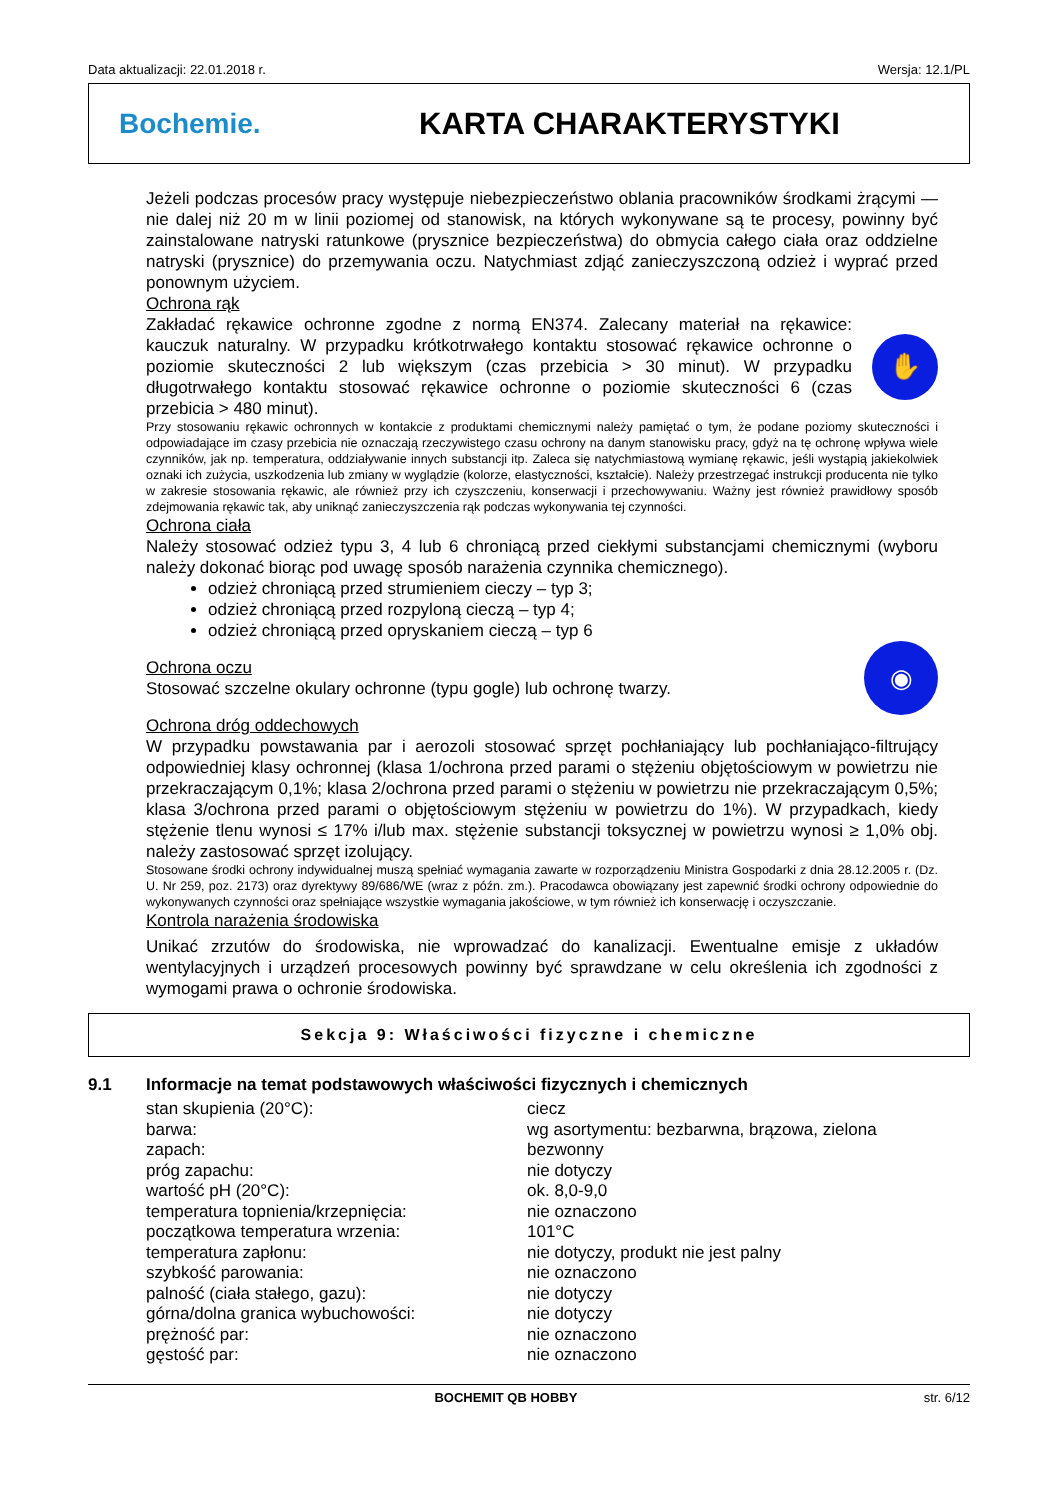Data aktualizacji: 22.01.2018 r. Wersja: 12.1/PL
Bochemie. KARTA CHARAKTERYSTYKI
Jeżeli podczas procesów pracy występuje niebezpieczeństwo oblania pracowników środkami żrącymi — nie dalej niż 20 m w linii poziomej od stanowisk, na których wykonywane są te procesy, powinny być zainstalowane natryski ratunkowe (prysznice bezpieczeństwa) do obmycia całego ciała oraz oddzielne natryski (prysznice) do przemywania oczu. Natychmiast zdjąć zanieczyszczoną odzież i wyprać przed ponownym użyciem.
Ochrona rąk
Zakładać rękawice ochronne zgodne z normą EN374. Zalecany materiał na rękawice: kauczuk naturalny. W przypadku krótkotrwałego kontaktu stosować rękawice ochronne o poziomie skuteczności 2 lub większym (czas przebicia > 30 minut). W przypadku długotrwałego kontaktu stosować rękawice ochronne o poziomie skuteczności 6 (czas przebicia > 480 minut).
✋
Przy stosowaniu rękawic ochronnych w kontakcie z produktami chemicznymi należy pamiętać o tym, że podane poziomy skuteczności i odpowiadające im czasy przebicia nie oznaczają rzeczywistego czasu ochrony na danym stanowisku pracy, gdyż na tę ochronę wpływa wiele czynników, jak np. temperatura, oddziaływanie innych substancji itp. Zaleca się natychmiastową wymianę rękawic, jeśli wystąpią jakiekolwiek oznaki ich zużycia, uszkodzenia lub zmiany w wyglądzie (kolorze, elastyczności, kształcie). Należy przestrzegać instrukcji producenta nie tylko w zakresie stosowania rękawic, ale również przy ich czyszczeniu, konserwacji i przechowywaniu. Ważny jest również prawidłowy sposób zdejmowania rękawic tak, aby uniknąć zanieczyszczenia rąk podczas wykonywania tej czynności.
Ochrona ciała
Należy stosować odzież typu 3, 4 lub 6 chroniącą przed ciekłymi substancjami chemicznymi (wyboru należy dokonać biorąc pod uwagę sposób narażenia czynnika chemicznego).
odzież chroniącą przed strumieniem cieczy – typ 3;
odzież chroniącą przed rozpyloną cieczą – typ 4;
odzież chroniącą przed opryskaniem cieczą – typ 6
Ochrona oczu
Stosować szczelne okulary ochronne (typu gogle) lub ochronę twarzy.
◉
Ochrona dróg oddechowych
W przypadku powstawania par i aerozoli stosować sprzęt pochłaniający lub pochłaniająco-filtrujący odpowiedniej klasy ochronnej (klasa 1/ochrona przed parami o stężeniu objętościowym w powietrzu nie przekraczającym 0,1%; klasa 2/ochrona przed parami o stężeniu w powietrzu nie przekraczającym 0,5%; klasa 3/ochrona przed parami o objętościowym stężeniu w powietrzu do 1%). W przypadkach, kiedy stężenie tlenu wynosi ≤ 17% i/lub max. stężenie substancji toksycznej w powietrzu wynosi ≥ 1,0% obj. należy zastosować sprzęt izolujący.
Stosowane środki ochrony indywidualnej muszą spełniać wymagania zawarte w rozporządzeniu Ministra Gospodarki z dnia 28.12.2005 r. (Dz. U. Nr 259, poz. 2173) oraz dyrektywy 89/686/WE (wraz z późn. zm.). Pracodawca obowiązany jest zapewnić środki ochrony odpowiednie do wykonywanych czynności oraz spełniające wszystkie wymagania jakościowe, w tym również ich konserwację i oczyszczanie.
Kontrola narażenia środowiska
Unikać zrzutów do środowiska, nie wprowadzać do kanalizacji. Ewentualne emisje z układów wentylacyjnych i urządzeń procesowych powinny być sprawdzane w celu określenia ich zgodności z wymogami prawa o ochronie środowiska.
Sekcja 9: Właściwości fizyczne i chemiczne
9.1 Informacje na temat podstawowych właściwości fizycznych i chemicznych
| stan skupienia (20°C): | ciecz |
| barwa: | wg asortymentu: bezbarwna, brązowa, zielona |
| zapach: | bezwonny |
| próg zapachu: | nie dotyczy |
| wartość pH (20°C): | ok. 8,0-9,0 |
| temperatura topnienia/krzepnięcia: | nie oznaczono |
| początkowa temperatura wrzenia: | 101°C |
| temperatura zapłonu: | nie dotyczy, produkt nie jest palny |
| szybkość parowania: | nie oznaczono |
| palność (ciała stałego, gazu): | nie dotyczy |
| górna/dolna granica wybuchowości: | nie dotyczy |
| prężność par: | nie oznaczono |
| gęstość par: | nie oznaczono |
BOCHEMIT QB HOBBY str. 6/12